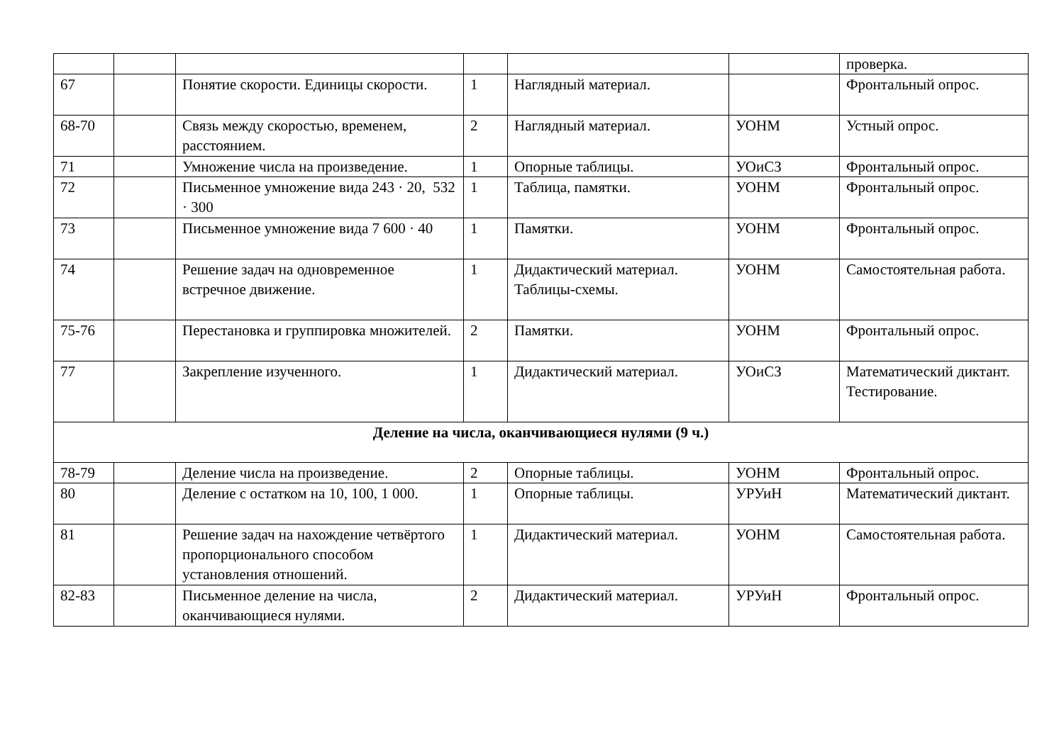| | | | | | | проверка. |
| 67 | | Понятие скорости. Единицы скорости. | 1 | Наглядный материал. | | Фронтальный опрос. |
| 68-70 | | Связь между скоростью, временем, расстоянием. | 2 | Наглядный материал. | УОНМ | Устный опрос. |
| 71 | | Умножение числа на произведение. | 1 | Опорные таблицы. | УОиСЗ | Фронтальный опрос. |
| 72 | | Письменное умножение вида 243 · 20, 532 · 300 | 1 | Таблица, памятки. | УОНМ | Фронтальный опрос. |
| 73 | | Письменное умножение вида 7 600 · 40 | 1 | Памятки. | УОНМ | Фронтальный опрос. |
| 74 | | Решение задач на одновременное встречное движение. | 1 | Дидактический материал. Таблицы-схемы. | УОНМ | Самостоятельная работа. |
| 75-76 | | Перестановка и группировка множителей. | 2 | Памятки. | УОНМ | Фронтальный опрос. |
| 77 | | Закрепление изученного. | 1 | Дидактический материал. | УОиСЗ | Математический диктант. Тестирование. |
| Деление на числа, оканчивающиеся нулями (9 ч.) | | | | | | |
| 78-79 | | Деление числа на произведение. | 2 | Опорные таблицы. | УОНМ | Фронтальный опрос. |
| 80 | | Деление с остатком на 10, 100, 1 000. | 1 | Опорные таблицы. | УРУиН | Математический диктант. |
| 81 | | Решение задач на нахождение четвёртого пропорционального способом установления отношений. | 1 | Дидактический материал. | УОНМ | Самостоятельная работа. |
| 82-83 | | Письменное деление на числа, оканчивающиеся нулями. | 2 | Дидактический материал. | УРУиН | Фронтальный опрос. |